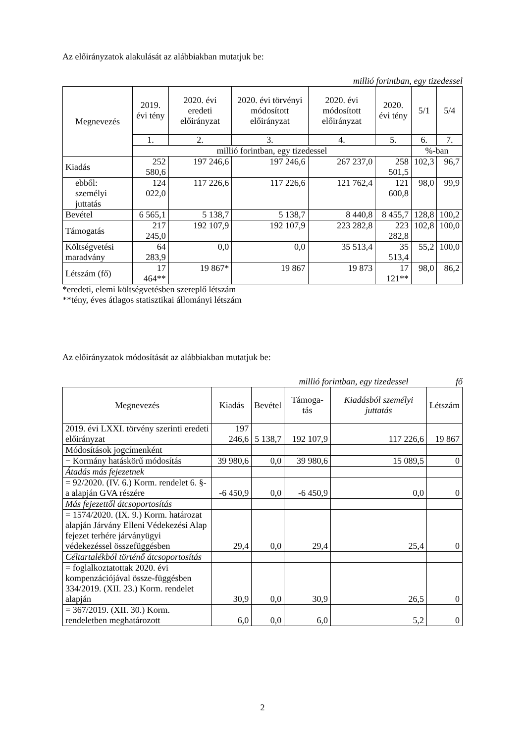Az előirányzatok alakulását az alábbiakban mutatjuk be:
millió forintban, egy tizedessel
| Megnevezés | 2019. évi tény | 2020. évi eredeti előirányzat | 2020. évi törvényi módosított előirányzat | 2020. évi módosított előirányzat | 2020. évi tény | 5/1 | 5/4 |
| --- | --- | --- | --- | --- | --- | --- | --- |
| | 1. | 2. | 3. | 4. | 5. | 6. | 7. |
| | millió forintban, egy tizedessel | | | | | %-ban | |
| Kiadás | 252 580,6 | 197 246,6 | 197 246,6 | 267 237,0 | 258 501,5 | 102,3 | 96,7 |
| ebből: személyi juttatás | 124 022,0 | 117 226,6 | 117 226,6 | 121 762,4 | 121 600,8 | 98,0 | 99,9 |
| Bevétel | 6 565,1 | 5 138,7 | 5 138,7 | 8 440,8 | 8 455,7 | 128,8 | 100,2 |
| Támogatás | 217 245,0 | 192 107,9 | 192 107,9 | 223 282,8 | 223 282,8 | 102,8 | 100,0 |
| Költségvetési maradvány | 64 283,9 | 0,0 | 0,0 | 35 513,4 | 35 513,4 | 55,2 | 100,0 |
| Létszám (fő) | 17 464** | 19 867* | 19 867 | 19 873 | 17 121** | 98,0 | 86,2 |
*eredeti, elemi költségvetésben szereplő létszám
**tény, éves átlagos statisztikai állományi létszám
Az előirányzatok módosítását az alábbiakban mutatjuk be:
millió forintban, egy tizedessel fő
| Megnevezés | Kiadás | Bevétel | Támoga-tás | Kiadásból személyi juttatás | Létszám |
| --- | --- | --- | --- | --- | --- |
| 2019. évi LXXI. törvény szerinti eredeti előirányzat | 197 246,6 | 5 138,7 | 192 107,9 | 117 226,6 | 19 867 |
| Módosítások jogcímenként | | | | | |
| − Kormány hatáskörű módosítás | 39 980,6 | 0,0 | 39 980,6 | 15 089,5 | 0 |
| Átadás más fejezetnek | | | | | |
| = 92/2020. (IV. 6.) Korm. rendelet 6. §-a alapján GVA részére | -6 450,9 | 0,0 | -6 450,9 | 0,0 | 0 |
| Más fejezettől átcsoportosítás | | | | | |
| = 1574/2020. (IX. 9.) Korm. határozat alapján Járvány Elleni Védekezési Alap fejezet terhére járványügyi védekezéssel összefüggésben | 29,4 | 0,0 | 29,4 | 25,4 | 0 |
| Céltartalékból történő átcsoportosítás | | | | | |
| = foglalkoztatottak 2020. évi kompenzációjával össze-függésben 334/2019. (XII. 23.) Korm. rendelet alapján | 30,9 | 0,0 | 30,9 | 26,5 | 0 |
| = 367/2019. (XII. 30.) Korm. rendeletben meghatározott | 6,0 | 0,0 | 6,0 | 5,2 | 0 |
2